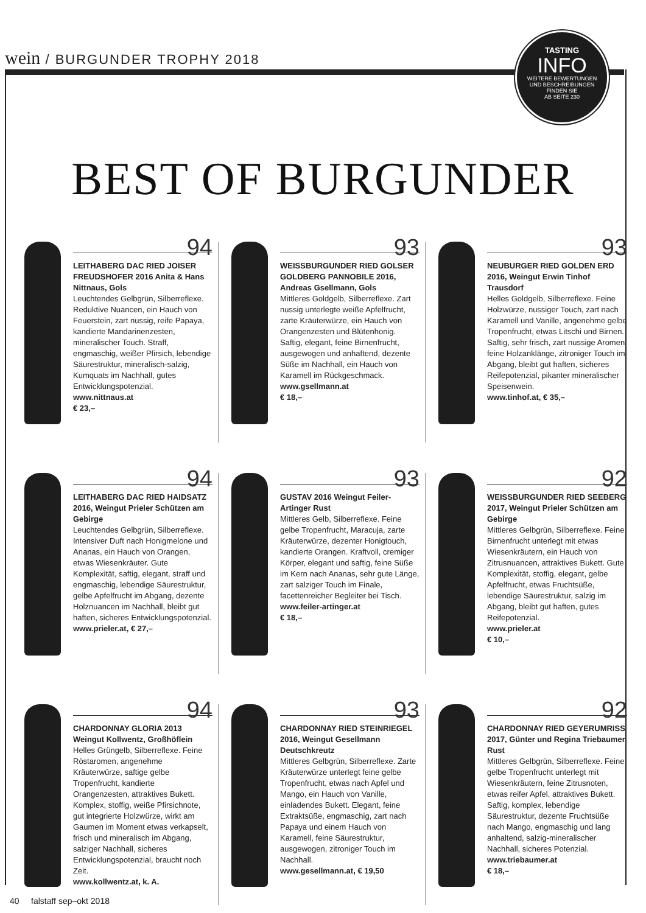wein / BURGUNDER TROPHY 2018
TASTING
INFO
WEITERE BEWERTUNGEN
UND BESCHREIBUNGEN
FINDEN SIE
AB SEITE 230
BEST OF BURGUNDER
94
LEITHABERG DAC RIED JOISER FREUDSHOFER 2016 Anita & Hans Nittnaus, Gols
Leuchtendes Gelbgrün, Silberreflexe. Reduktive Nuancen, ein Hauch von Feuerstein, zart nussig, reife Papaya, kandierte Mandarinenzesten, mineralischer Touch. Straff, engmaschig, weißer Pfirsich, lebendige Säurestruktur, mineralisch-salzig, Kumquats im Nachhall, gutes Entwicklungspotenzial.
www.nittnaus.at
€ 23,–
93
WEISSBURGUNDER RIED GOLSER GOLDBERG PANNOBILE 2016, Andreas Gsellmann, Gols
Mittleres Goldgelb, Silberreflexe. Zart nussig unterlegte weiße Apfelfrucht, zarte Kräuterwürze, ein Hauch von Orangenzesten und Blütenhonig. Saftig, elegant, feine Birnenfrucht, ausgewogen und anhaftend, dezente Süße im Nachhall, ein Hauch von Karamell im Rückgeschmack.
www.gsellmann.at
€ 18,–
93
NEUBURGER RIED GOLDEN ERD 2016, Weingut Erwin Tinhof Trausdorf
Helles Goldgelb, Silberreflexe. Feine Holzwürze, nussiger Touch, zart nach Karamell und Vanille, angenehme gelbe Tropenfrucht, etwas Litschi und Birnen. Saftig, sehr frisch, zart nussige Aromen, feine Holzanklänge, zitroniger Touch im Abgang, bleibt gut haften, sicheres Reifepotenzial, pikanter mineralischer Speisenwein.
www.tinhof.at, € 35,–
94
LEITHABERG DAC RIED HAIDSATZ 2016, Weingut Prieler Schützen am Gebirge
Leuchtendes Gelbgrün, Silberreflexe. Intensiver Duft nach Honigmelone und Ananas, ein Hauch von Orangen, etwas Wiesenkräuter. Gute Komplexität, saftig, elegant, straff und engmaschig, lebendige Säurestruktur, gelbe Apfelfrucht im Abgang, dezente Holznuancen im Nachhall, bleibt gut haften, sicheres Entwicklungspotenzial.
www.prieler.at, € 27,–
93
GUSTAV 2016 Weingut Feiler-Artinger Rust
Mittleres Gelb, Silberreflexe. Feine gelbe Tropenfrucht, Maracuja, zarte Kräuterwürze, dezenter Honigtouch, kandierte Orangen. Kraftvoll, cremiger Körper, elegant und saftig, feine Süße im Kern nach Ananas, sehr gute Länge, zart salziger Touch im Finale, facettenreicher Begleiter bei Tisch.
www.feiler-artinger.at
€ 18,–
92
WEISSBURGUNDER RIED SEEBERG 2017, Weingut Prieler Schützen am Gebirge
Mittleres Gelbgrün, Silberreflexe. Feine Birnenfrucht unterlegt mit etwas Wiesenkräutern, ein Hauch von Zitrusnuancen, attraktives Bukett. Gute Komplexität, stoffig, elegant, gelbe Apfelfrucht, etwas Fruchtsüße, lebendige Säurestruktur, salzig im Abgang, bleibt gut haften, gutes Reifepotenzial.
www.prieler.at
€ 10,–
94
CHARDONNAY GLORIA 2013 Weingut Kollwentz, Großhöflein
Helles Grüngelb, Silberreflexe. Feine Röstaromen, angenehme Kräuterwürze, saftige gelbe Tropenfrucht, kandierte Orangenzesten, attraktives Bukett. Komplex, stoffig, weiße Pfirsichnote, gut integrierte Holzwürze, wirkt am Gaumen im Moment etwas verkapselt, frisch und mineralisch im Abgang, salziger Nachhall, sicheres Entwicklungspotenzial, braucht noch Zeit.
www.kollwentz.at, k. A.
93
CHARDONNAY RIED STEINRIEGEL 2016, Weingut Gesellmann Deutschkreutz
Mittleres Gelbgrün, Silberreflexe. Zarte Kräuterwürze unterlegt feine gelbe Tropenfrucht, etwas nach Apfel und Mango, ein Hauch von Vanille, einladendes Bukett. Elegant, feine Extraktsüße, engmaschig, zart nach Papaya und einem Hauch von Karamell, feine Säurestruktur, ausgewogen, zitroniger Touch im Nachhall.
www.gesellmann.at, € 19,50
92
CHARDONNAY RIED GEYERUMRISS 2017, Günter und Regina Triebaumer, Rust
Mittleres Gelbgrün, Silberreflexe. Feine gelbe Tropenfrucht unterlegt mit Wiesenkräutern, feine Zitrusnoten, etwas reifer Apfel, attraktives Bukett. Saftig, komplex, lebendige Säurestruktur, dezente Fruchtsüße nach Mango, engmaschig und lang anhaltend, salzig-mineralischer Nachhall, sicheres Potenzial.
www.triebaumer.at
€ 18,–
40 falstaff sep–okt 2018